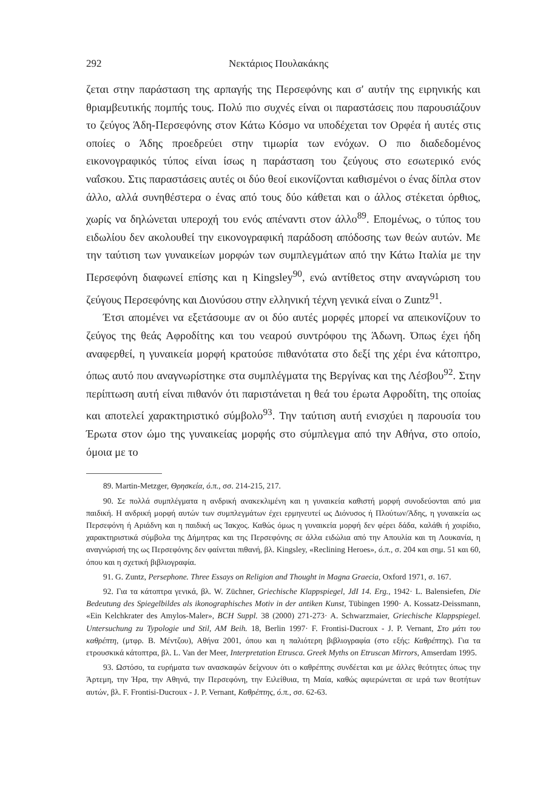292 Νεκτάριος Πουλακάκης
ζεται στην παράσταση της αρπαγής της Περσεφόνης και σ' αυτήν της ειρηνικής και θριαμβευτικής πομπής τους. Πολύ πιο συχνές είναι οι παραστάσεις που παρουσιάζουν το ζεύγος Άδη-Περσεφόνης στον Κάτω Κόσμο να υποδέχεται τον Ορφέα ή αυτές στις οποίες ο Άδης προεδρεύει στην τιμωρία των ενόχων. Ο πιο διαδεδομένος εικονογραφικός τύπος είναι ίσως η παράσταση του ζεύγους στο εσωτερικό ενός ναΐσκου. Στις παραστάσεις αυτές οι δύο θεοί εικονίζονται καθισμένοι ο ένας δίπλα στον άλλο, αλλά συνηθέστερα ο ένας από τους δύο κάθεται και ο άλλος στέκεται όρθιος, χωρίς να δηλώνεται υπεροχή του ενός απέναντι στον άλλο<sup>89</sup>. Επομένως, ο τύπος του ειδωλίου δεν ακολουθεί την εικονογραφική παράδοση απόδοσης των θεών αυτών. Με την ταύτιση των γυναικείων μορφών των συμπλεγμάτων από την Κάτω Ιταλία με την Περσεφόνη διαφωνεί επίσης και η Kingsley<sup>90</sup>, ενώ αντίθετος στην αναγνώριση του ζεύγους Περσεφόνης και Διονύσου στην ελληνική τέχνη γενικά είναι ο Zuntz<sup>91</sup>.
Έτσι απομένει να εξετάσουμε αν οι δύο αυτές μορφές μπορεί να απεικονίζουν το ζεύγος της θεάς Αφροδίτης και του νεαρού συντρόφου της Άδωνη. Όπως έχει ήδη αναφερθεί, η γυναικεία μορφή κρατούσε πιθανότατα στο δεξί της χέρι ένα κάτοπτρο, όπως αυτό που αναγνωρίστηκε στα συμπλέγματα της Βεργίνας και της Λέσβου<sup>92</sup>. Στην περίπτωση αυτή είναι πιθανόν ότι παριστάνεται η θεά του έρωτα Αφροδίτη, της οποίας και αποτελεί χαρακτηριστικό σύμβολο<sup>93</sup>. Την ταύτιση αυτή ενισχύει η παρουσία του Έρωτα στον ώμο της γυναικείας μορφής στο σύμπλεγμα από την Αθήνα, στο οποίο, όμοια με το
89. Martin-Metzger, Θρησκεία, ό.π., σσ. 214-215, 217.
90. Σε πολλά συμπλέγματα η ανδρική ανακεκλιμένη και η γυναικεία καθιστή μορφή συνοδεύονται από μια παιδική. Η ανδρική μορφή αυτών των συμπλεγμάτων έχει ερμηνευτεί ως Διόνυσος ή Πλούτων/Άδης, η γυναικεία ως Περσεφόνη ή Αριάδνη και η παιδική ως Ίακχος. Καθώς όμως η γυναικεία μορφή δεν φέρει δάδα, καλάθι ή χοιρίδιο, χαρακτηριστικά σύμβολα της Δήμητρας και της Περσεφόνης σε άλλα ειδώλια από την Απουλία και τη Λουκανία, η αναγνώρισή της ως Περσεφόνης δεν φαίνεται πιθανή, βλ. Kingsley, «Reclining Heroes», ό.π., σ. 204 και σημ. 51 και 60, όπου και η σχετική βιβλιογραφία.
91. G. Zuntz, Persephone. Three Essays on Religion and Thought in Magna Graecia, Oxford 1971, σ. 167.
92. Για τα κάτοπτρα γενικά, βλ. W. Züchner, Griechische Klappspiegel, JdI 14. Erg., 1942· L. Balensiefen, Die Bedeutung des Spiegelbildes als ikonographisches Motiv in der antiken Kunst, Tübingen 1990· A. Kossatz-Deissmann, «Ein Kelchkrater des Amylos-Maler», BCH Suppl. 38 (2000) 271-273· A. Schwarzmaier, Griechische Klappspiegel. Untersuchung zu Typologie und Stil, AM Beih. 18, Berlin 1997· F. Frontisi-Ducroux - J. P. Vernant, Στο μάτι του καθρέπτη, (μτφρ. Β. Μέντζου), Αθήνα 2001, όπου και η παλιότερη βιβλιογραφία (στο εξής: Καθρέπτης). Για τα ετρουσκικά κάτοπτρα, βλ. L. Van der Meer, Interpretation Etrusca. Greek Myths on Etruscan Mirrors, Amserdam 1995.
93. Ωστόσο, τα ευρήματα των ανασκαφών δείχνουν ότι ο καθρέπτης συνδέεται και με άλλες θεότητες όπως την Άρτεμη, την Ήρα, την Αθηνά, την Περσεφόνη, την Ειλείθυια, τη Μαία, καθώς αφιερώνεται σε ιερά των θεοτήτων αυτών, βλ. F. Frontisi-Ducroux - J. P. Vernant, Καθρέπτης, ό.π., σσ. 62-63.